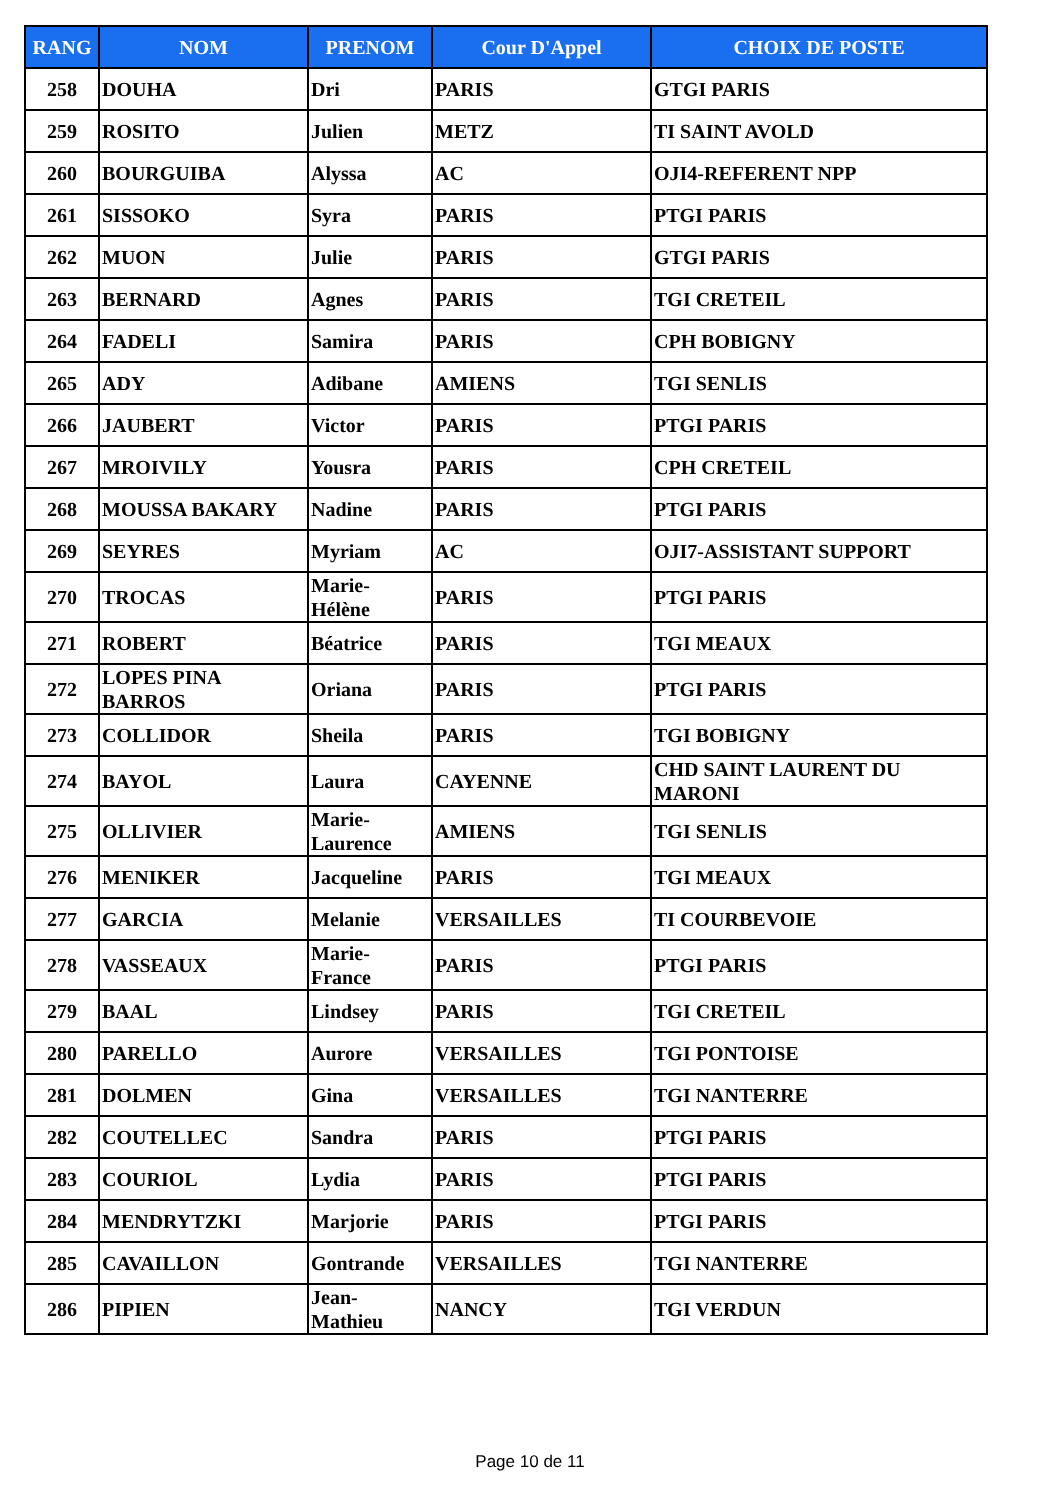| RANG | NOM | PRENOM | Cour D'Appel | CHOIX DE POSTE |
| --- | --- | --- | --- | --- |
| 258 | DOUHA | Dri | PARIS | GTGI PARIS |
| 259 | ROSITO | Julien | METZ | TI SAINT AVOLD |
| 260 | BOURGUIBA | Alyssa | AC | OJI4-REFERENT NPP |
| 261 | SISSOKO | Syra | PARIS | PTGI PARIS |
| 262 | MUON | Julie | PARIS | GTGI PARIS |
| 263 | BERNARD | Agnes | PARIS | TGI CRETEIL |
| 264 | FADELI | Samira | PARIS | CPH BOBIGNY |
| 265 | ADY | Adibane | AMIENS | TGI SENLIS |
| 266 | JAUBERT | Victor | PARIS | PTGI PARIS |
| 267 | MROIVILY | Yousra | PARIS | CPH CRETEIL |
| 268 | MOUSSA BAKARY | Nadine | PARIS | PTGI PARIS |
| 269 | SEYRES | Myriam | AC | OJI7-ASSISTANT SUPPORT |
| 270 | TROCAS | Marie- Hélène | PARIS | PTGI PARIS |
| 271 | ROBERT | Béatrice | PARIS | TGI MEAUX |
| 272 | LOPES PINA BARROS | Oriana | PARIS | PTGI PARIS |
| 273 | COLLIDOR | Sheila | PARIS | TGI BOBIGNY |
| 274 | BAYOL | Laura | CAYENNE | CHD SAINT LAURENT DU MARONI |
| 275 | OLLIVIER | Marie- Laurence | AMIENS | TGI SENLIS |
| 276 | MENIKER | Jacqueline | PARIS | TGI MEAUX |
| 277 | GARCIA | Melanie | VERSAILLES | TI COURBEVOIE |
| 278 | VASSEAUX | Marie- France | PARIS | PTGI PARIS |
| 279 | BAAL | Lindsey | PARIS | TGI CRETEIL |
| 280 | PARELLO | Aurore | VERSAILLES | TGI PONTOISE |
| 281 | DOLMEN | Gina | VERSAILLES | TGI NANTERRE |
| 282 | COUTELLEC | Sandra | PARIS | PTGI PARIS |
| 283 | COURIOL | Lydia | PARIS | PTGI PARIS |
| 284 | MENDRYTZKI | Marjorie | PARIS | PTGI PARIS |
| 285 | CAVAILLON | Gontrande | VERSAILLES | TGI NANTERRE |
| 286 | PIPIEN | Jean- Mathieu | NANCY | TGI VERDUN |
Page 10 de 11